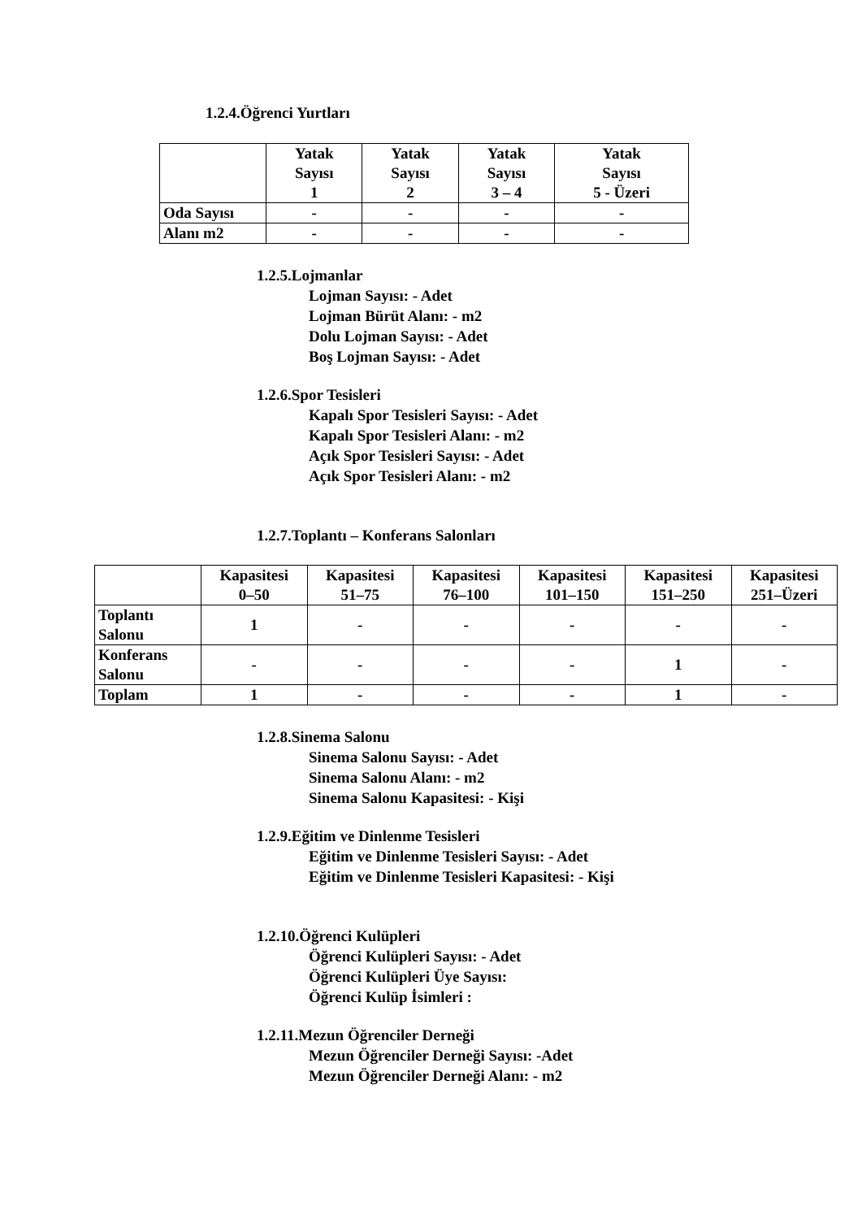1.2.4.Öğrenci Yurtları
| | Yatak Sayısı 1 | Yatak Sayısı 2 | Yatak Sayısı 3 – 4 | Yatak Sayısı 5 - Üzeri |
| --- | --- | --- | --- | --- |
| Oda Sayısı | - | - | - | - |
| Alanı m2 | - | - | - | - |
1.2.5.Lojmanlar
Lojman Sayısı: - Adet
Lojman Bürüt Alanı: - m2
Dolu Lojman Sayısı: - Adet
Boş Lojman Sayısı: - Adet
1.2.6.Spor Tesisleri
Kapalı Spor Tesisleri Sayısı: - Adet
Kapalı Spor Tesisleri Alanı: - m2
Açık Spor Tesisleri Sayısı: - Adet
Açık Spor Tesisleri Alanı: - m2
1.2.7.Toplantı – Konferans Salonları
| | Kapasitesi 0–50 | Kapasitesi 51–75 | Kapasitesi 76–100 | Kapasitesi 101–150 | Kapasitesi 151–250 | Kapasitesi 251–Üzeri |
| --- | --- | --- | --- | --- | --- | --- |
| Toplantı Salonu | 1 | - | - | - | - | - |
| Konferans Salonu | - | - | - | - | 1 | - |
| Toplam | 1 | - | - | - | 1 | - |
1.2.8.Sinema Salonu
Sinema Salonu Sayısı: - Adet
Sinema Salonu Alanı: - m2
Sinema Salonu Kapasitesi: - Kişi
1.2.9.Eğitim ve Dinlenme Tesisleri
Eğitim ve Dinlenme Tesisleri Sayısı: - Adet
Eğitim ve Dinlenme Tesisleri Kapasitesi: - Kişi
1.2.10.Öğrenci Kulüpleri
Öğrenci Kulüpleri Sayısı: - Adet
Öğrenci Kulüpleri Üye Sayısı:
Öğrenci Kulüp İsimleri :
1.2.11.Mezun Öğrenciler Derneği
Mezun Öğrenciler Derneği Sayısı: -Adet
Mezun Öğrenciler Derneği Alanı: - m2